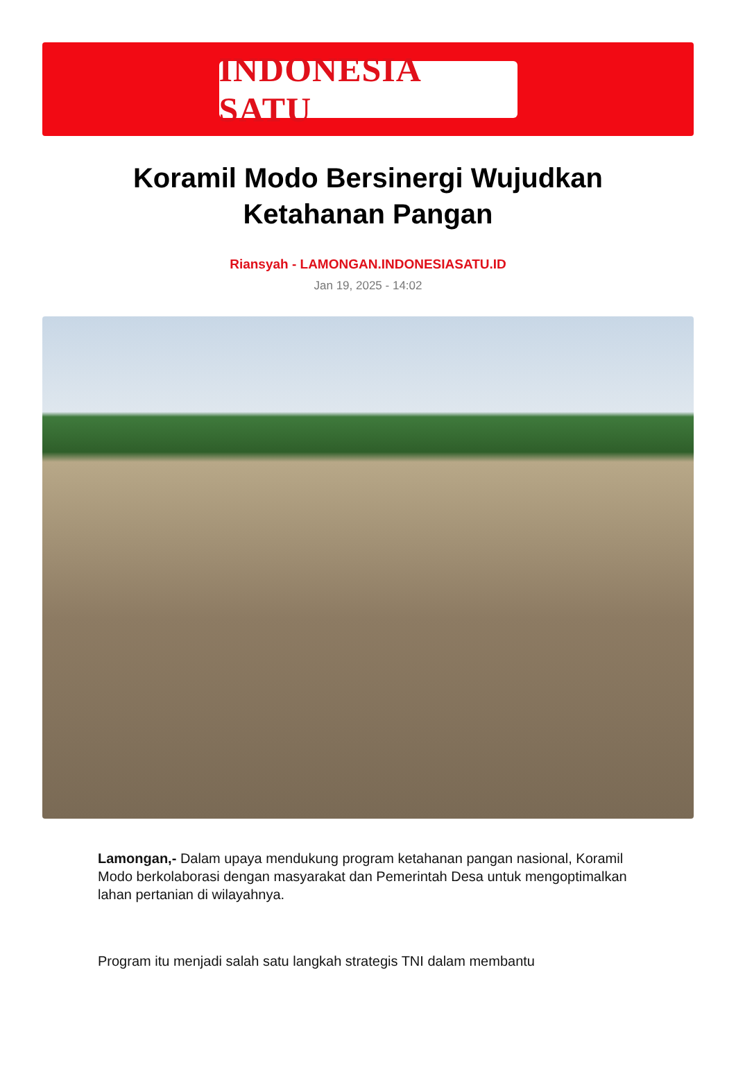INDONESIA SATU
Koramil Modo Bersinergi Wujudkan Ketahanan Pangan
Riansyah - LAMONGAN.INDONESIASATU.ID
Jan 19, 2025 - 14:02
Lamongan,- Dalam upaya mendukung program ketahanan pangan nasional, Koramil Modo berkolaborasi dengan masyarakat dan Pemerintah Desa untuk mengoptimalkan lahan pertanian di wilayahnya.
Program itu menjadi salah satu langkah strategis TNI dalam membantu